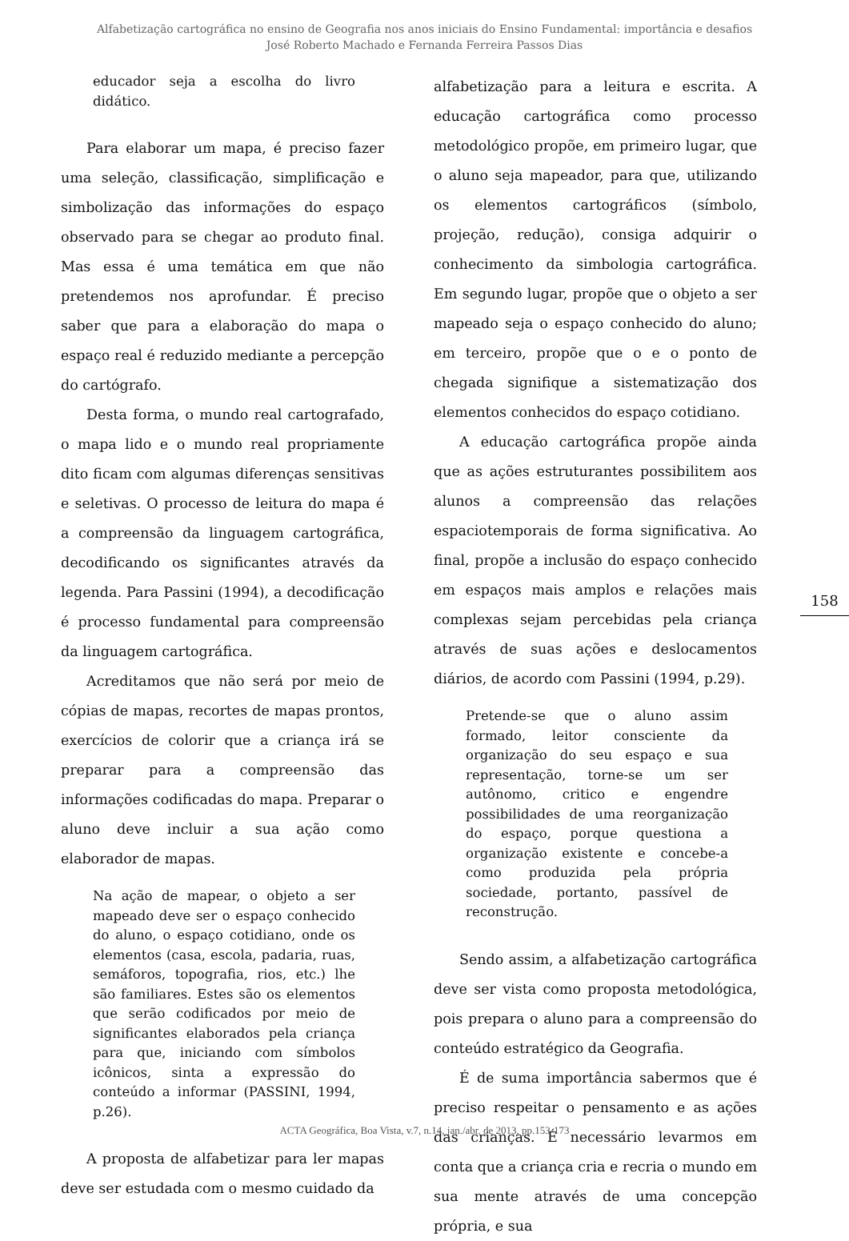Alfabetização cartográfica no ensino de Geografia nos anos iniciais do Ensino Fundamental: importância e desafios
José Roberto Machado e Fernanda Ferreira Passos Dias
educador seja a escolha do livro didático.
Para elaborar um mapa, é preciso fazer uma seleção, classificação, simplificação e simbolização das informações do espaço observado para se chegar ao produto final. Mas essa é uma temática em que não pretendemos nos aprofundar. É preciso saber que para a elaboração do mapa o espaço real é reduzido mediante a percepção do cartógrafo.
Desta forma, o mundo real cartografado, o mapa lido e o mundo real propriamente dito ficam com algumas diferenças sensitivas e seletivas. O processo de leitura do mapa é a compreensão da linguagem cartográfica, decodificando os significantes através da legenda. Para Passini (1994), a decodificação é processo fundamental para compreensão da linguagem cartográfica.
Acreditamos que não será por meio de cópias de mapas, recortes de mapas prontos, exercícios de colorir que a criança irá se preparar para a compreensão das informações codificadas do mapa. Preparar o aluno deve incluir a sua ação como elaborador de mapas.
Na ação de mapear, o objeto a ser mapeado deve ser o espaço conhecido do aluno, o espaço cotidiano, onde os elementos (casa, escola, padaria, ruas, semáforos, topografia, rios, etc.) lhe são familiares. Estes são os elementos que serão codificados por meio de significantes elaborados pela criança para que, iniciando com símbolos icônicos, sinta a expressão do conteúdo a informar (PASSINI, 1994, p.26).
A proposta de alfabetizar para ler mapas deve ser estudada com o mesmo cuidado da
alfabetização para a leitura e escrita. A educação cartográfica como processo metodológico propõe, em primeiro lugar, que o aluno seja mapeador, para que, utilizando os elementos cartográficos (símbolo, projeção, redução), consiga adquirir o conhecimento da simbologia cartográfica. Em segundo lugar, propõe que o objeto a ser mapeado seja o espaço conhecido do aluno; em terceiro, propõe que o e o ponto de chegada signifique a sistematização dos elementos conhecidos do espaço cotidiano.
A educação cartográfica propõe ainda que as ações estruturantes possibilitem aos alunos a compreensão das relações espaciotemporais de forma significativa. Ao final, propõe a inclusão do espaço conhecido em espaços mais amplos e relações mais complexas sejam percebidas pela criança através de suas ações e deslocamentos diários, de acordo com Passini (1994, p.29).
Pretende-se que o aluno assim formado, leitor consciente da organização do seu espaço e sua representação, torne-se um ser autônomo, critico e engendre possibilidades de uma reorganização do espaço, porque questiona a organização existente e concebe-a como produzida pela própria sociedade, portanto, passível de reconstrução.
Sendo assim, a alfabetização cartográfica deve ser vista como proposta metodológica, pois prepara o aluno para a compreensão do conteúdo estratégico da Geografia.
É de suma importância sabermos que é preciso respeitar o pensamento e as ações das crianças. É necessário levarmos em conta que a criança cria e recria o mundo em sua mente através de uma concepção própria, e sua
158
ACTA Geográfica, Boa Vista, v.7, n.14, jan./abr. de 2013. pp.153-173